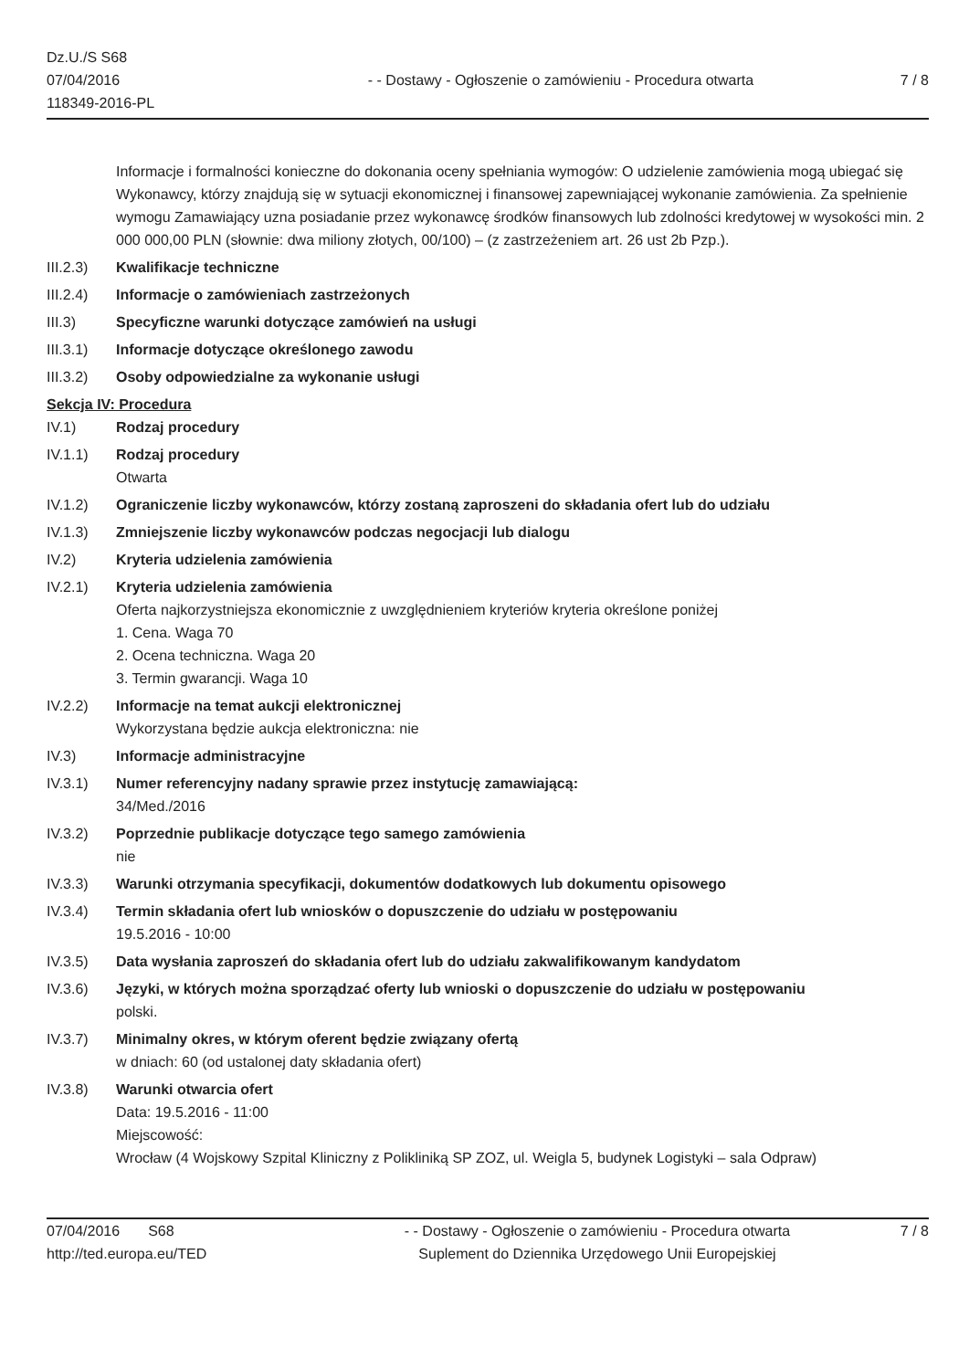Dz.U./S S68
07/04/2016
118349-2016-PL
- - Dostawy - Ogłoszenie o zamówieniu - Procedura otwarta
7 / 8
Informacje i formalności konieczne do dokonania oceny spełniania wymogów: O udzielenie zamówienia mogą ubiegać się Wykonawcy, którzy znajdują się w sytuacji ekonomicznej i finansowej zapewniającej wykonanie zamówienia. Za spełnienie wymogu Zamawiający uzna posiadanie przez wykonawcę środków finansowych lub zdolności kredytowej w wysokości min. 2 000 000,00 PLN (słownie: dwa miliony złotych, 00/100) – (z zastrzeżeniem art. 26 ust 2b Pzp.).
III.2.3)
Kwalifikacje techniczne
III.2.4)
Informacje o zamówieniach zastrzeżonych
III.3) Specyficzne warunki dotyczące zamówień na usługi
III.3.1)
Informacje dotyczące określonego zawodu
III.3.2)
Osoby odpowiedzialne za wykonanie usługi
Sekcja IV: Procedura
IV.1) Rodzaj procedury
IV.1.1) Rodzaj procedury
Otwarta
IV.1.2) Ograniczenie liczby wykonawców, którzy zostaną zaproszeni do składania ofert lub do udziału
IV.1.3) Zmniejszenie liczby wykonawców podczas negocjacji lub dialogu
IV.2) Kryteria udzielenia zamówienia
IV.2.1) Kryteria udzielenia zamówienia
Oferta najkorzystniejsza ekonomicznie z uwzględnieniem kryteriów kryteria określone poniżej
1. Cena. Waga 70
2. Ocena techniczna. Waga 20
3. Termin gwarancji. Waga 10
IV.2.2) Informacje na temat aukcji elektronicznej
Wykorzystana będzie aukcja elektroniczna: nie
IV.3) Informacje administracyjne
IV.3.1) Numer referencyjny nadany sprawie przez instytucję zamawiającą:
34/Med./2016
IV.3.2) Poprzednie publikacje dotyczące tego samego zamówienia
nie
IV.3.3) Warunki otrzymania specyfikacji, dokumentów dodatkowych lub dokumentu opisowego
IV.3.4) Termin składania ofert lub wniosków o dopuszczenie do udziału w postępowaniu
19.5.2016 - 10:00
IV.3.5) Data wysłania zaproszeń do składania ofert lub do udziału zakwalifikowanym kandydatom
IV.3.6) Języki, w których można sporządzać oferty lub wnioski o dopuszczenie do udziału w postępowaniu
polski.
IV.3.7) Minimalny okres, w którym oferent będzie związany ofertą
w dniach: 60 (od ustalonej daty składania ofert)
IV.3.8) Warunki otwarcia ofert
Data: 19.5.2016 - 11:00
Miejscowość:
Wrocław (4 Wojskowy Szpital Kliniczny z Polikliniką SP ZOZ, ul. Weigla 5, budynek Logistyki – sala Odpraw)
07/04/2016 S68
http://ted.europa.eu/TED
- - Dostawy - Ogłoszenie o zamówieniu - Procedura otwarta
Suplement do Dziennika Urzędowego Unii Europejskiej
7 / 8